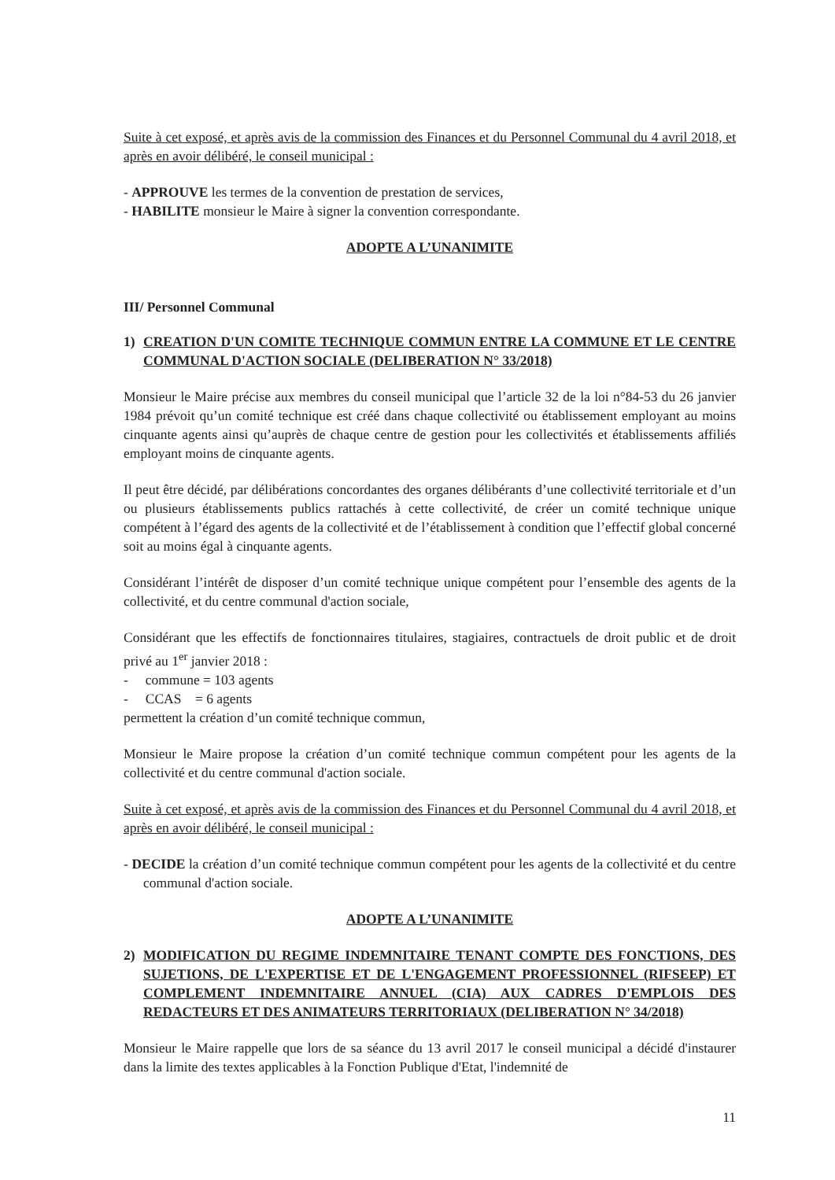Suite à cet exposé, et après avis de la commission des Finances et du Personnel Communal du 4 avril 2018, et après en avoir délibéré, le conseil municipal :
- APPROUVE les termes de la convention de prestation de services,
- HABILITE monsieur le Maire à signer la convention correspondante.
ADOPTE A L’UNANIMITE
III/ Personnel Communal
1) CREATION D'UN COMITE TECHNIQUE COMMUN ENTRE LA COMMUNE ET LE CENTRE COMMUNAL D'ACTION SOCIALE (DELIBERATION N° 33/2018)
Monsieur le Maire précise aux membres du conseil municipal que l’article 32 de la loi n°84-53 du 26 janvier 1984 prévoit qu’un comité technique est créé dans chaque collectivité ou établissement employant au moins cinquante agents ainsi qu’auprès de chaque centre de gestion pour les collectivités et établissements affiliés employant moins de cinquante agents.
Il peut être décidé, par délibérations concordantes des organes délibérants d’une collectivité territoriale et d’un ou plusieurs établissements publics rattachés à cette collectivité, de créer un comité technique unique compétent à l’égard des agents de la collectivité et de l’établissement à condition que l’effectif global concerné soit au moins égal à cinquante agents.
Considérant l’intérêt de disposer d’un comité technique unique compétent pour l’ensemble des agents de la collectivité, et du centre communal d'action sociale,
Considérant que les effectifs de fonctionnaires titulaires, stagiaires, contractuels de droit public et de droit privé au 1<sup>er</sup> janvier 2018 :
- commune = 103 agents
- CCAS = 6 agents
permettent la création d’un comité technique commun,
Monsieur le Maire propose la création d’un comité technique commun compétent pour les agents de la collectivité et du centre communal d'action sociale.
Suite à cet exposé, et après avis de la commission des Finances et du Personnel Communal du 4 avril 2018, et après en avoir délibéré, le conseil municipal :
- DECIDE la création d’un comité technique commun compétent pour les agents de la collectivité et du centre communal d'action sociale.
ADOPTE A L’UNANIMITE
2) MODIFICATION DU REGIME INDEMNITAIRE TENANT COMPTE DES FONCTIONS, DES SUJETIONS, DE L'EXPERTISE ET DE L'ENGAGEMENT PROFESSIONNEL (RIFSEEP) ET COMPLEMENT INDEMNITAIRE ANNUEL (CIA) AUX CADRES D'EMPLOIS DES REDACTEURS ET DES ANIMATEURS TERRITORIAUX (DELIBERATION N° 34/2018)
Monsieur le Maire rappelle que lors de sa séance du 13 avril 2017 le conseil municipal a décidé d'instaurer dans la limite des textes applicables à la Fonction Publique d'Etat, l'indemnité de
11